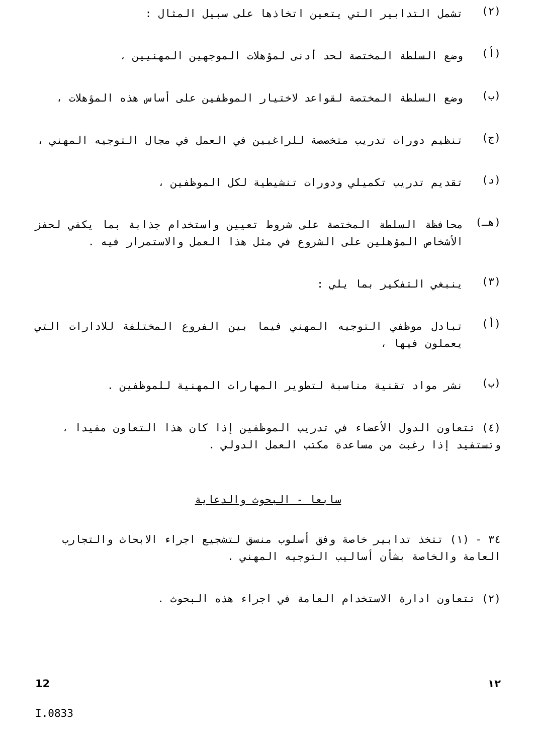(٢)
تشمل التدابير التي يتعين اتخاذها على سبيل المثال :
(أ)
وضع السلطة المختصة لحد أدنى لمؤهلات الموجهين المهنيين ،
(ب)
وضع السلطة المختصة لقواعد لاختيار الموظفين على أساس هذه المؤهلات ،
(ج)
تنظيم دورات تدريب متخصصة للراغبين في العمل في مجال التوجيه المهني ،
(د)
تقديم تدريب تكميلي ودورات تنشيطية لكل الموظفين ،
(هـ)
محافظة السلطة المختصة على شروط تعيين واستخدام جذابة بما يكفي لحفز الأشخاص المؤهلين على الشروع في مثل هذا العمل والاستمرار فيه .
(٣)
ينبغي التفكير بما يلي :
(أ)
تبادل موظفي التوجيه المهني فيما بين الفروع المختلفة للادارات التي يعملون فيها ،
(ب)
نشر مواد تقنية مناسبة لتطوير المهارات المهنية للموظفين .
(٤) تتعاون الدول الأعضاء في تدريب الموظفين إذا كان هذا التعاون مفيدا ، وتستفيد إذا رغبت من مساعدة مكتب العمل الدولي .
سابعا - البحوث والدعاية
٣٤ - (١) تتخذ تدابير خاصة وفق أسلوب منسق لتشجيع اجراء الابحاث والتجارب العامة والخاصة بشأن أساليب التوجيه المهني .
(٢) تتعاون ادارة الاستخدام العامة في اجراء هذه البحوث .
12 ١٢
I.0833